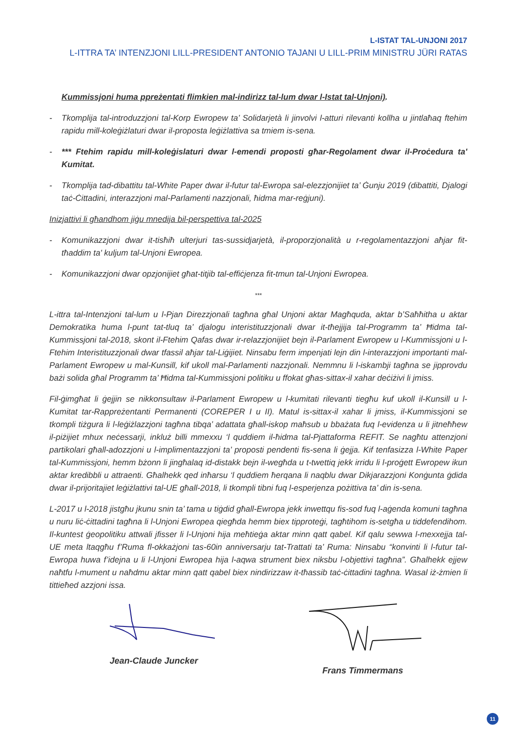L-ISTAT TAL-UNJONI 2017
L-ITTRA TA’ INTENZJONI LILL-PRESIDENT ANTONIO TAJANI U LILL-PRIM MINISTRU JÜRI RATAS
Kummissjoni huma ppreżentati flimkien mal-indirizz tal-lum dwar l-Istat tal-Unjoni).
- Tkomplija tal-introduzzjoni tal-Korp Ewropew ta’ Solidarjetà li jinvolvi l-atturi rilevanti kollha u jintlaħaq ftehim rapidu mill-koleġiżlaturi dwar il-proposta leġiżlattiva sa tmiem is-sena.
- *** Ftehim rapidu mill-koleġislaturi dwar l-emendi proposti għar-Regolament dwar il-Proċedura ta' Kumitat.
- Tkomplija tad-dibattitu tal-White Paper dwar il-futur tal-Ewropa sal-elezzjonijiet ta’ Ġunju 2019 (dibattiti, Djalogi taċ-Ċittadini, interazzjoni mal-Parlamenti nazzjonali, ħidma mar-reġjuni).
Inizjattivi li għandhom jiġu mnedija bil-perspettiva tal-2025
- Komunikazzjoni dwar it-tisħiħ ulterjuri tas-sussidjarjetà, il-proporzjonalità u r-regolamentazzjoni aħjar fit-tħaddim ta' kuljum tal-Unjoni Ewropea.
- Komunikazzjoni dwar opzjonijiet għat-titjib tal-effiċjenza fit-tmun tal-Unjoni Ewropea.
***
L-ittra tal-Intenzjoni tal-lum u l-Pjan Direzzjonali tagħna għal Unjoni aktar Magħquda, aktar b’Saħħitha u aktar Demokratika huma l-punt tat-tluq ta’ djalogu interistituzzjonali dwar it-tħejjija tal-Programm ta’ Ħidma tal-Kummissjoni tal-2018, skont il-Ftehim Qafas dwar ir-relazzjonijiet bejn il-Parlament Ewropew u l-Kummissjoni u l-Ftehim Interistituzzjonali dwar tfassil aħjar tal-Liġijiet. Ninsabu ferm impenjati lejn din l-interazzjoni importanti mal-Parlament Ewropew u mal-Kunsill, kif ukoll mal-Parlamenti nazzjonali. Nemmnu li l-iskambji tagħna se jipprovdu bażi solida għal Programm ta’ Ħidma tal-Kummissjoni politiku u ffokat għas-sittax-il xahar deċiżivi li jmiss.
Fil-ġimgħat li ġejjin se nikkonsultaw il-Parlament Ewropew u l-kumitati rilevanti tiegħu kuf ukoll il-Kunsill u l-Kumitat tar-Rappreżentanti Permanenti (COREPER I u II). Matul is-sittax-il xahar li jmiss, il-Kummissjoni se tkompli tiżgura li l-leġiżlazzjoni tagħna tibqa’ adattata għall-iskop maħsub u bbażata fuq l-evidenza u li jitneħħew il-piżijiet mhux neċessarji, inkluż billi mmexxu ‘l quddiem il-ħidma tal-Pjattaforma REFIT. Se nagħtu attenzjoni partikolari għall-adozzjoni u l-implimentazzjoni ta’ proposti pendenti fis-sena li ġejja. Kif tenfasizza l-White Paper tal-Kummissjoni, hemm bżonn li jingħalaq id-distakk bejn il-wegħda u t-twettiq jekk irridu li l-proġett Ewropew ikun aktar kredibbli u attraenti. Għalhekk qed inħarsu ‘l quddiem ħerqana li naqblu dwar Dikjarazzjoni Konġunta ġdida dwar il-prijoritajiet leġiżlattivi tal-UE għall-2018, li tkompli tibni fuq l-esperjenza pożittiva ta’ din is-sena.
L-2017 u l-2018 jistgħu jkunu snin ta’ tama u tiġdid għall-Ewropa jekk inwettqu fis-sod fuq l-aġenda komuni tagħna u nuru liċ-ċittadini tagħna li l-Unjoni Ewropea qiegħda hemm biex tipproteġi, tagħtihom is-setgħa u tiddefendihom. Il-kuntest ġeopolitiku attwali jfisser li l-Unjoni hija meħtieġa aktar minn qatt qabel. Kif qalu sewwa l-mexxejja tal-UE meta ltaqgħu f’Ruma fl-okkażjoni tas-60in anniversarju tat-Trattati ta’ Ruma: Ninsabu “konvinti li l-futur tal-Ewropa huwa f’idejna u li l-Unjoni Ewropea hija l-aqwa strument biex niksbu l-objettivi tagħna”. Għalhekk ejjew naħtfu l-mument u naħdmu aktar minn qatt qabel biex nindirizzaw it-tħassib taċ-ċittadini tagħna. Wasal iż-żmien li tittieħed azzjoni issa.
Jean-Claude Juncker Frans Timmermans
11